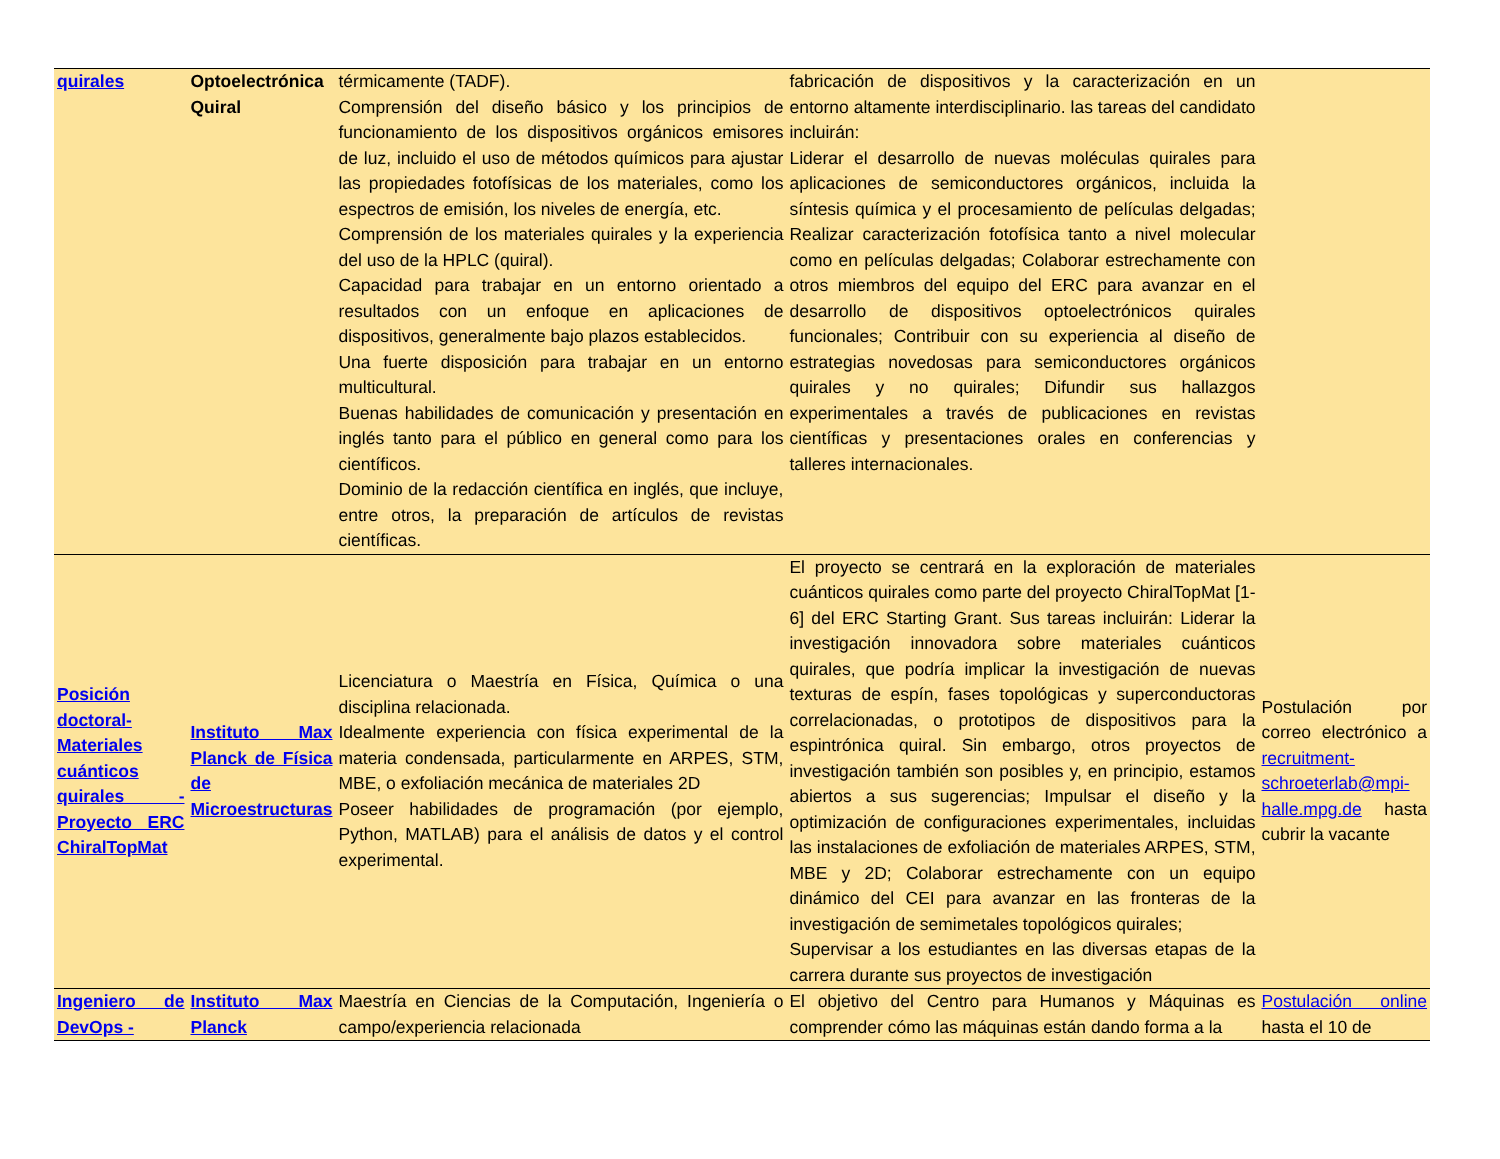| quirales | Optoelectrónica Quiral | térmicamente (TADF). Comprensión del diseño básico y los principios de funcionamiento de los dispositivos orgánicos emisores de luz, incluido el uso de métodos químicos para ajustar las propiedades fotofísicas de los materiales, como los espectros de emisión, los niveles de energía, etc. Comprensión de los materiales quirales y la experiencia del uso de la HPLC (quiral). Capacidad para trabajar en un entorno orientado a resultados con un enfoque en aplicaciones de dispositivos, generalmente bajo plazos establecidos. Una fuerte disposición para trabajar en un entorno multicultural. Buenas habilidades de comunicación y presentación en inglés tanto para el público en general como para los científicos. Dominio de la redacción científica en inglés, que incluye, entre otros, la preparación de artículos de revistas científicas. | fabricación de dispositivos y la caracterización en un entorno altamente interdisciplinario. las tareas del candidato incluirán: Liderar el desarrollo de nuevas moléculas quirales para aplicaciones de semiconductores orgánicos, incluida la síntesis química y el procesamiento de películas delgadas; Realizar caracterización fotofísica tanto a nivel molecular como en películas delgadas; Colaborar estrechamente con otros miembros del equipo del ERC para avanzar en el desarrollo de dispositivos optoelectrónicos quirales funcionales; Contribuir con su experiencia al diseño de estrategias novedosas para semiconductores orgánicos quirales y no quirales; Difundir sus hallazgos experimentales a través de publicaciones en revistas científicas y presentaciones orales en conferencias y talleres internacionales. | |
| Posición doctoral- Materiales cuánticos quirales - Proyecto ERC ChiralTopMat | Instituto Max Planck de Física de Microestructuras | Licenciatura o Maestría en Física, Química o una disciplina relacionada. Idealmente experiencia con física experimental de la materia condensada, particularmente en ARPES, STM, MBE, o exfoliación mecánica de materiales 2D Poseer habilidades de programación (por ejemplo, Python, MATLAB) para el análisis de datos y el control experimental. | El proyecto se centrará en la exploración de materiales cuánticos quirales como parte del proyecto ChiralTopMat [1-6] del ERC Starting Grant. Sus tareas incluirán: Liderar la investigación innovadora sobre materiales cuánticos quirales, que podría implicar la investigación de nuevas texturas de espín, fases topológicas y superconductoras correlacionadas, o prototipos de dispositivos para la espintrónica quiral. Sin embargo, otros proyectos de investigación también son posibles y, en principio, estamos abiertos a sus sugerencias; Impulsar el diseño y la optimización de configuraciones experimentales, incluidas las instalaciones de exfoliación de materiales ARPES, STM, MBE y 2D; Colaborar estrechamente con un equipo dinámico del CEI para avanzar en las fronteras de la investigación de semimetales topológicos quirales; Supervisar a los estudiantes en las diversas etapas de la carrera durante sus proyectos de investigación | Postulación por correo electrónico a recruitment-schroeterlab@mpi-halle.mpg.de hasta cubrir la vacante |
| Ingeniero de DevOps - | Instituto Max Planck | Maestría en Ciencias de la Computación, Ingeniería o campo/experiencia relacionada | El objetivo del Centro para Humanos y Máquinas es comprender cómo las máquinas están dando forma a la | Postulación online hasta el 10 de |